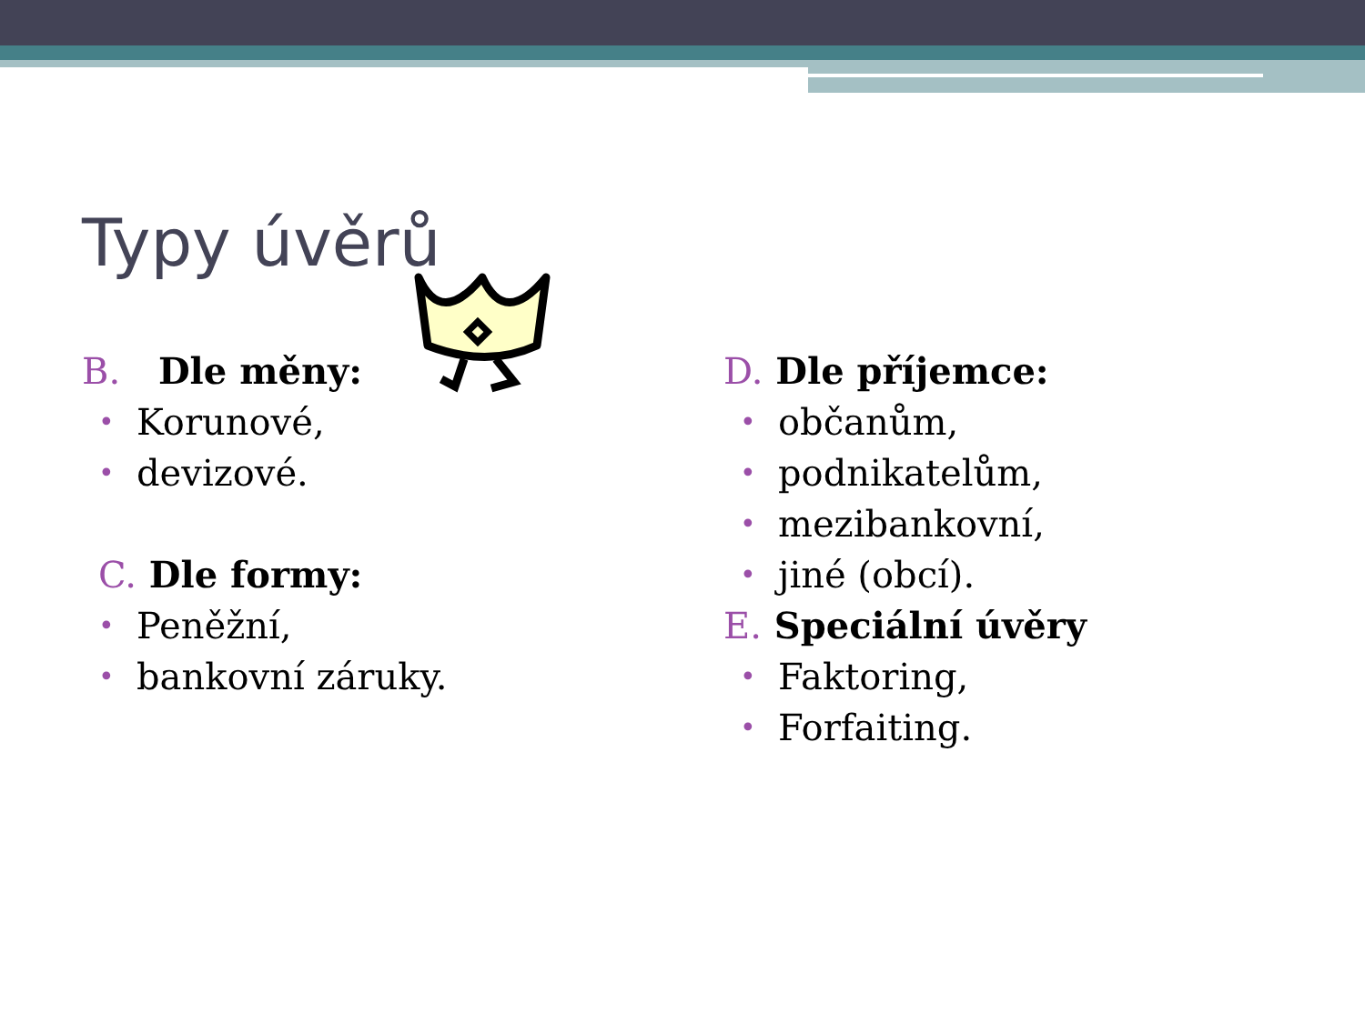Typy úvěrů
B. Dle měny:
• Korunové,
• devizové.
C. Dle formy:
• Peněžní,
• bankovní záruky.
D. Dle příjemce:
• občanům,
• podnikatelům,
• mezibankovní,
• jiné (obcí).
E. Speciální úvěry
• Faktoring,
• Forfaiting.